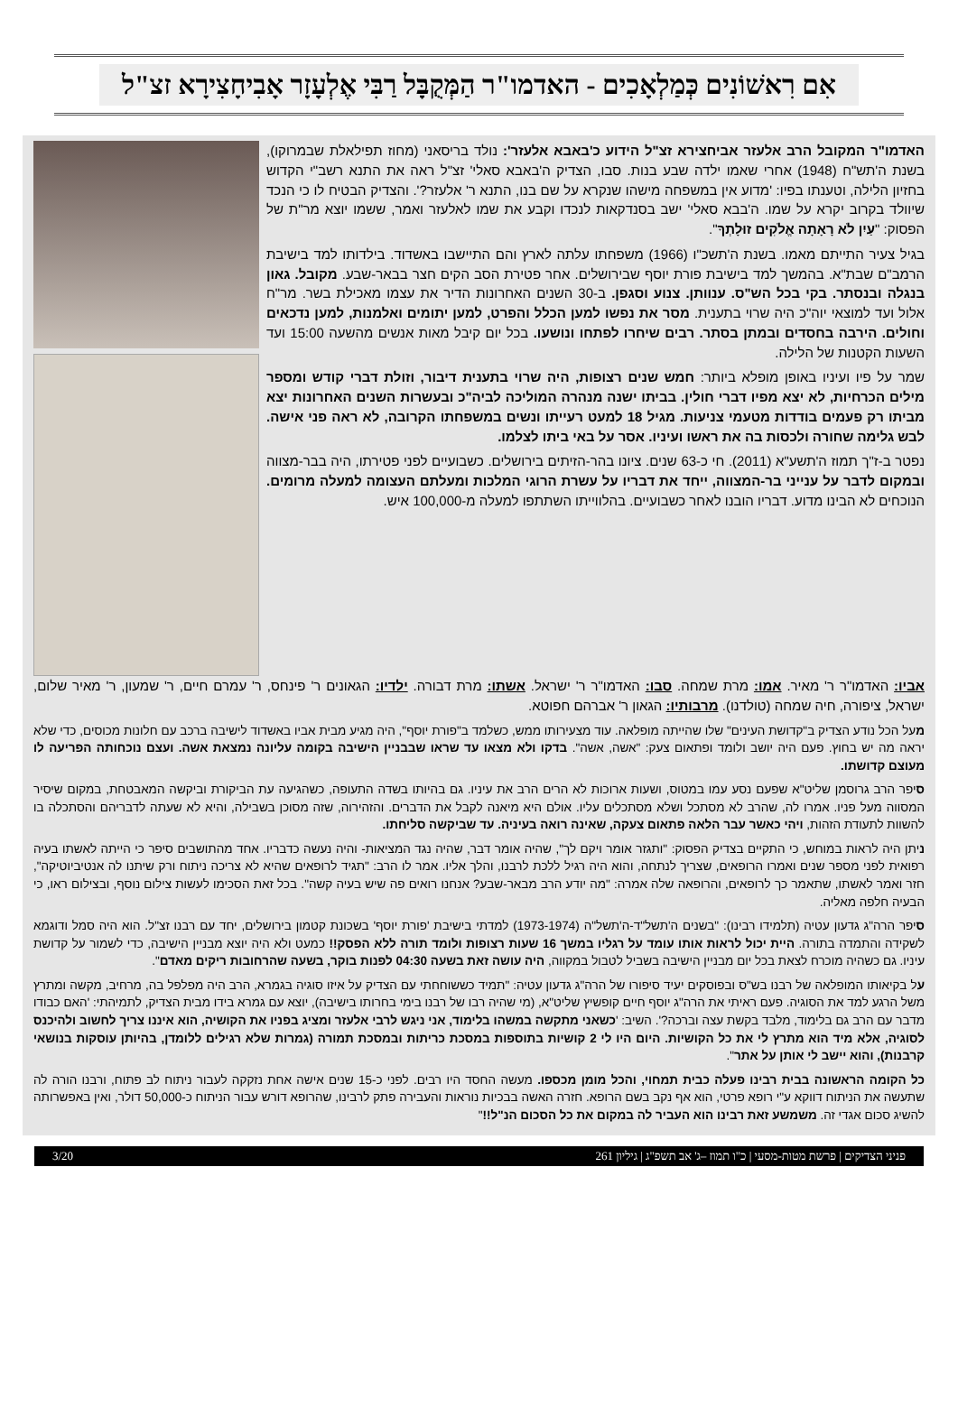אִם רִאשׁוֹנִים כְּמַלְאָכִים - האדמו"ר הַמְּקֻבָּל רַבִּי אֶלְעָזָר אָבִיחָצִירָא זצ"ל
האדמו"ר המקובל הרב אלעזר אביחצירא זצ"ל הידוע כ'באבא אלעזר': נולד בריסאני (מחוז תפילאלת שבמרוקו), בשנת ה'תש"ח (1948) אחרי שאמו ילדה שבע בנות. סבו, הצדיק ה'באבא סאלי' זצ"ל ראה את התנא רשב"י הקדוש בחזיון הלילה, וטענתו בפיו: 'מדוע אין במשפחה מישהו שנקרא על שם בנו, התנא ר' אלעזר?'. והצדיק הבטיח לו כי הנכד שיוולד בקרוב יקרא על שמו. ה'בבא סאלי' ישב בסנדקאות לנכדו וקבע את שמו לאלעזר ואמר, ששמו יוצא מר"ת של הפסוק: "עַיִן לֹא רָאָתָה אֱלֹקִים זוּלָתְךָ".
בגיל צעיר התייתם מאמו. בשנת ה'תשכ"ו (1966) משפחתו עלתה לארץ והם התיישבו באשדוד. בילדותו למד בישיבת הרמב"ם שבת"א. בהמשך למד בישיבת פורת יוסף שבירושלים. אחר פטירת הסב הקים חצר בבאר-שבע. מקובל. גאון בנגלה ובנסתר. בקי בכל הש"ס. ענוותן. צנוע וסגפן. ב-30 השנים האחרונות הדיר את עצמו מאכילת בשר. מר"ח אלול ועד למוצאי יוה"כ היה שרוי בתענית. מסר את נפשו למען הכלל והפרט, למען יתומים ואלמנות, למען נדכאים וחולים. הירבה בחסדים ובמתן בסתר. רבים שיחרו לפתחו ונושעו. בכל יום קיבל מאות אנשים מהשעה 15:00 ועד השעות הקטנות של הלילה.
שמר על פיו ועיניו באופן מופלא ביותר: חמש שנים רצופות, היה שרוי בתענית דיבור, וזולת דברי קודש ומספר מילים הכרחיות, לא יצא מפיו דברי חולין. בביתו ישנה מנהרה המוליכה לביה"כ ובעשרות השנים האחרונות יצא מביתו רק פעמים בודדות מטעמי צניעות. מגיל 18 למעט רעייתו ונשים במשפחתו הקרובה, לא ראה פני אישה. לבש גלימה שחורה ולכסות בה את ראשו ועיניו. אסר על באי ביתו לצלמו.
נפטר ב-ז"ך תמוז ה'תשע"א (2011). חי כ-63 שנים. ציונו בהר-הזיתים בירושלים. כשבועיים לפני פטירתו, היה בבר-מצווה ובמקום לדבר על ענייני בר-המצווה, ייחד את דבריו על עשרת הרוגי המלכות ומעלתם העצומה למעלה מרומים. הנוכחים לא הבינו מדוע. דבריו הובנו לאחר כשבועיים. בהלווייתו השתתפו למעלה מ-100,000 איש.
אביו: האדמו"ר ר' מאיר. אמו: מרת שמחה. סבו: האדמו"ר ר' ישראל. אשתו: מרת דבורה. ילדיו: הגאונים ר' פינחס, ר' עמרם חיים, ר' שמעון, ר' מאיר שלום, ישראל, ציפורה, חיה שמחה (טולדנו). מרבותיו: הגאון ר' אברהם חפוטא.
מעל הכל נודע הצדיק ב"קדושת העינים" שלו שהייתה מופלאה. עוד מצעירותו ממש, כשלמד ב"פורת יוסף", היה מגיע מבית אביו באשדוד לישיבה ברכב עם חלונות מכוסים, כדי שלא יראה מה יש בחוץ. פעם היה יושב ולומד ופתאום צעק: "אשה, אשה". בדקו ולא מצאו עד שראו שבבניין הישיבה בקומה עליונה נמצאת אשה. ועצם נוכחותה הפריעה לו מעוצם קדושתו.
סיפר הרב גרוסמן שליט"א שפעם נסע עמו במטוס, ושעות ארוכות לא הרים הרב את עיניו. גם בהיותו בשדה התעופה, כשהגיעה עת הביקורת וביקשה המאבטחת, במקום שיסיר המסווה מעל פניו. אמרו לה, שהרב לא מסתכל ושלא מסתכלים עליו. אולם היא מיאנה לקבל את הדברים. והזהירוה, שזה מסוכן בשבילה, והיא לא שעתה לדבריהם והסתכלה בו להשוות לתעודת הזהות, ויהי כאשר עבר הלאה פתאום צעקה, שאינה רואה בעיניה. עד שביקשה סליחתו.
ניתן היה לראות במוחש, כי התקיים בצדיק הפסוק: "ותגזר אומר ויקם לך", שהיה אומר דבר, שהיה נגד המציאות- והיה נעשה כדבריו. אחד מהתושבים סיפר כי הייתה לאשתו בעיה רפואית לפני מספר שנים ואמרו הרופאים, שצריך לנתחה, והוא היה רגיל ללכת לרבנו, והלך אליו. אמר לו הרב: "תגיד לרופאים שהיא לא צריכה ניתוח ורק שיתנו לה אנטיביוטיקה", חזר ואמר לאשתו, שתאמר כך לרופאים, והרופאה שלה אמרה: "מה יודע הרב מבאר-שבע? אנחנו רואים פה שיש בעיה קשה". בכל זאת הסכימו לעשות צילום נוסף, ובצילום ראו, כי הבעיה חלפה מאליה.
סיפר הרה"ג גדעון עטיה (תלמידו רבינו): "בשנים ה'תשל"ד-ה'תשל"ה (1973-1974) למדתי בישיבת 'פורת יוסף' בשכונת קטמון בירושלים, יחד עם רבנו זצ"ל. הוא היה סמל ודוגמא לשקידה והתמדה בתורה. היית יכול לראות אותו עומד על רגליו במשך 16 שעות רצופות ולומד תורה ללא הפסק!! כמעט ולא היה יוצא מבניין הישיבה, כדי לשמור על קדושת עיניו. גם כשהיה מוכרח לצאת בכל יום מבניין הישיבה בשביל לטבול במקווה, היה עושה זאת בשעה 04:30 לפנות בוקר, בשעה שהרחובות ריקים מאדם".
על בקיאותו המופלאה של רבנו בש"ס ובפוסקים יעיד סיפורו של הרה"ג גדעון עטיה: "תמיד כששוחחתי עם הצדיק על איזו סוגיה בגמרא, הרב היה מפלפל בה, מרחיב, מקשה ומתרץ משל הרגע למד את הסוגיה. פעם ראיתי את הרה"ג יוסף חיים קופשיץ שליט"א, (מי שהיה רבו של רבנו בימי בחרותו בישיבה), יוצא עם גמרא בידו מבית הצדיק, לתמיהתי: 'האם כבודו מדבר עם הרב גם בלימוד, מלבד בקשת עצה וברכה?'. השיב: 'כשאני מתקשה במשהו בלימוד, אני ניגש לרבי אלעזר ומציג בפניו את הקושיה, הוא איננו צריך לחשוב ולהיכנס לסוגיה, אלא מיד הוא מתרץ לי את כל הקושיות. היום היו לי 2 קושיות בתוספות במסכת כריתות ובמסכת תמורה (גמרות שלא רגילים ללומדן, בהיותן עוסקות בנושאי קרבנות), והוא יישב לי אותן על אתר".
כל הקומה הראשונה בבית רבינו פעלה כבית תמחוי, והכל מומן מכספו. מעשה החסד היו רבים. לפני כ-15 שנים אישה אחת נזקקה לעבור ניתוח לב פתוח, ורבנו הורה לה שתעשה את הניתוח דווקא ע"י רופא פרטי, הוא אף נקב בשם הרופא. חזרה האשה בבכיות נוראות והעבירה פתק לרבינו, שהרופא דורש עבור הניתוח כ-50,000 דולר, ואין באפשרותה להשיג סכום אגדי זה. משמשע זאת רבינו הוא העביר לה במקום את כל הסכום הנ"ל!!"
פניני הצדיקים | פרשת מטות-מסעי | כ"ו תמוז –ג' אב תשפ"ג | גיליון 261 3/20